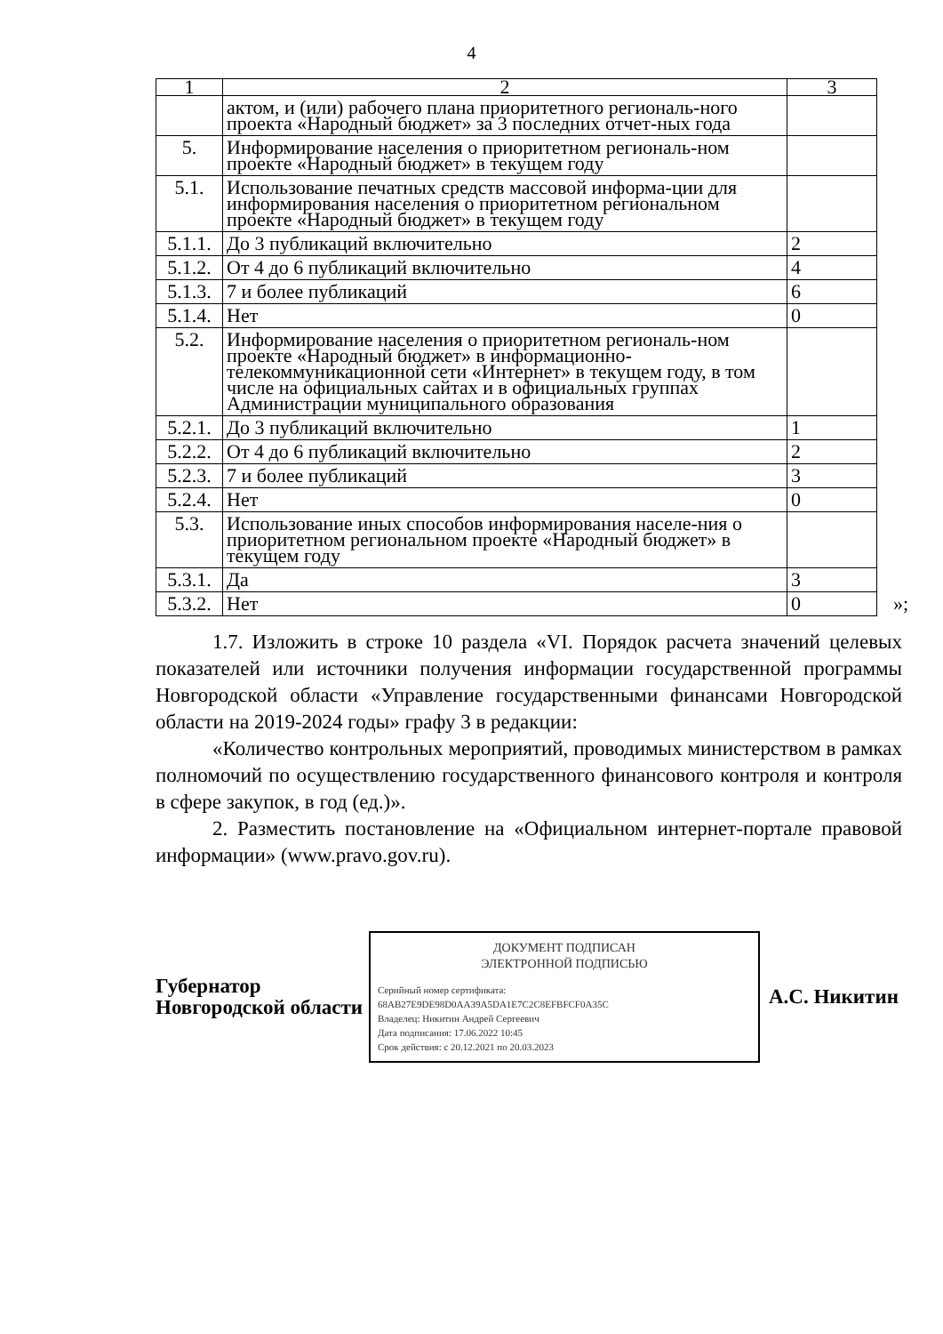4
| 1 | 2 | 3 |
| --- | --- | --- |
| | актом, и (или) рабочего плана приоритетного региональ-ного проекта «Народный бюджет» за 3 последних отчет-ных года | |
| 5. | Информирование населения о приоритетном региональ-ном проекте «Народный бюджет» в текущем году | |
| 5.1. | Использование печатных средств массовой информа-ции для информирования населения о приоритетном региональном проекте «Народный бюджет» в текущем году | |
| 5.1.1. | До 3 публикаций включительно | 2 |
| 5.1.2. | От 4 до 6 публикаций включительно | 4 |
| 5.1.3. | 7 и более публикаций | 6 |
| 5.1.4. | Нет | 0 |
| 5.2. | Информирование населения о приоритетном региональ-ном проекте «Народный бюджет» в информационно-телекоммуникационной сети «Интернет» в текущем году, в том числе на официальных сайтах и в официальных группах Администрации муниципального образования | |
| 5.2.1. | До 3 публикаций включительно | 1 |
| 5.2.2. | От 4 до 6 публикаций включительно | 2 |
| 5.2.3. | 7 и более публикаций | 3 |
| 5.2.4. | Нет | 0 |
| 5.3. | Использование иных способов информирования населе-ния о приоритетном региональном проекте «Народный бюджет» в текущем году | |
| 5.3.1. | Да | 3 |
| 5.3.2. | Нет | 0 »; |
1.7. Изложить в строке 10 раздела «VI. Порядок расчета значений целевых показателей или источники получения информации государственной программы Новгородской области «Управление государственными финансами Новгородской области на 2019-2024 годы» графу 3 в редакции:
«Количество контрольных мероприятий, проводимых министерством в рамках полномочий по осуществлению государственного финансового контроля и контроля в сфере закупок, в год (ед.)».
2. Разместить постановление на «Официальном интернет-портале правовой информации» (www.pravo.gov.ru).
Губернатор
Новгородской области
ДОКУМЕНТ ПОДПИСАН
ЭЛЕКТРОННОЙ ПОДПИСЬЮ
Серийный номер сертификата:
68AB27E9DE98D0AA39A5DA1E7C2C8EFBFCF0A35C
Владелец: Никитин Андрей Сергеевич
Дата подписания: 17.06.2022 10:45
Срок действия: с 20.12.2021 по 20.03.2023
А.С. Никитин